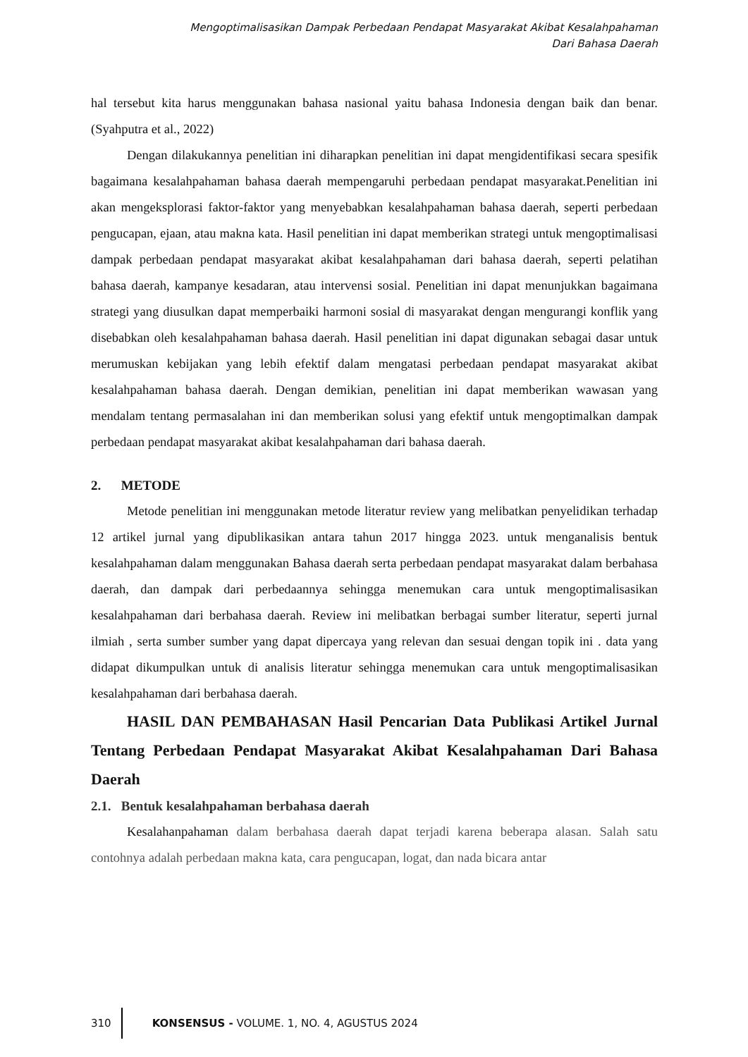Mengoptimalisasikan Dampak Perbedaan Pendapat Masyarakat Akibat Kesalahpahaman
Dari Bahasa Daerah
hal tersebut kita harus menggunakan bahasa nasional yaitu bahasa Indonesia dengan baik dan benar.(Syahputra et al., 2022)
Dengan dilakukannya penelitian ini diharapkan penelitian ini dapat mengidentifikasi secara spesifik bagaimana kesalahpahaman bahasa daerah mempengaruhi perbedaan pendapat masyarakat.Penelitian ini akan mengeksplorasi faktor-faktor yang menyebabkan kesalahpahaman bahasa daerah, seperti perbedaan pengucapan, ejaan, atau makna kata. Hasil penelitian ini dapat memberikan strategi untuk mengoptimalisasi dampak perbedaan pendapat masyarakat akibat kesalahpahaman dari bahasa daerah, seperti pelatihan bahasa daerah, kampanye kesadaran, atau intervensi sosial. Penelitian ini dapat menunjukkan bagaimana strategi yang diusulkan dapat memperbaiki harmoni sosial di masyarakat dengan mengurangi konflik yang disebabkan oleh kesalahpahaman bahasa daerah. Hasil penelitian ini dapat digunakan sebagai dasar untuk merumuskan kebijakan yang lebih efektif dalam mengatasi perbedaan pendapat masyarakat akibat kesalahpahaman bahasa daerah. Dengan demikian, penelitian ini dapat memberikan wawasan yang mendalam tentang permasalahan ini dan memberikan solusi yang efektif untuk mengoptimalkan dampak perbedaan pendapat masyarakat akibat kesalahpahaman dari bahasa daerah.
2. METODE
Metode penelitian ini menggunakan metode literatur review yang melibatkan penyelidikan terhadap 12 artikel jurnal yang dipublikasikan antara tahun 2017 hingga 2023. untuk menganalisis bentuk kesalahpahaman dalam menggunakan Bahasa daerah serta perbedaan pendapat masyarakat dalam berbahasa daerah, dan dampak dari perbedaannya sehingga menemukan cara untuk mengoptimalisasikan kesalahpahaman dari berbahasa daerah. Review ini melibatkan berbagai sumber literatur, seperti jurnal ilmiah , serta sumber sumber yang dapat dipercaya yang relevan dan sesuai dengan topik ini . data yang didapat dikumpulkan untuk di analisis literatur sehingga menemukan cara untuk mengoptimalisasikan kesalahpahaman dari berbahasa daerah.
HASIL DAN PEMBAHASAN Hasil Pencarian Data Publikasi Artikel Jurnal Tentang Perbedaan Pendapat Masyarakat Akibat Kesalahpahaman Dari Bahasa Daerah
2.1. Bentuk kesalahpahaman berbahasa daerah
Kesalahanpahaman dalam berbahasa daerah dapat terjadi karena beberapa alasan. Salah satu contohnya adalah perbedaan makna kata, cara pengucapan, logat, dan nada bicara antar
310
KONSENSUS - VOLUME. 1, NO. 4, AGUSTUS 2024